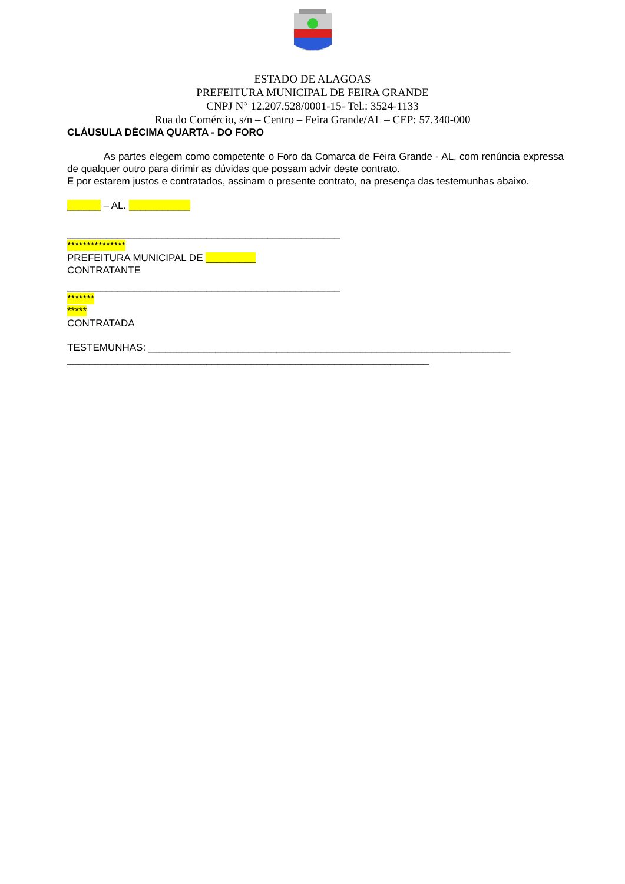ESTADO DE ALAGOAS
PREFEITURA MUNICIPAL DE FEIRA GRANDE
CNPJ N° 12.207.528/0001-15- Tel.: 3524-1133
Rua do Comércio, s/n – Centro – Feira Grande/AL – CEP: 57.340-000
CLÁUSULA DÉCIMA QUARTA - DO FORO
As partes elegem como competente o Foro da Comarca de Feira Grande - AL, com renúncia expressa de qualquer outro para dirimir as dúvidas que possam advir deste contrato.
E por estarem justos e contratados, assinam o presente contrato, na presença das testemunhas abaixo.
______ – AL. ___________
_________________________________________________
***************
PREFEITURA MUNICIPAL DE _________
CONTRATANTE
_________________________________________________
*******
*****
CONTRATADA
TESTEMUNHAS: _________________________________________________________________
_________________________________________________________________